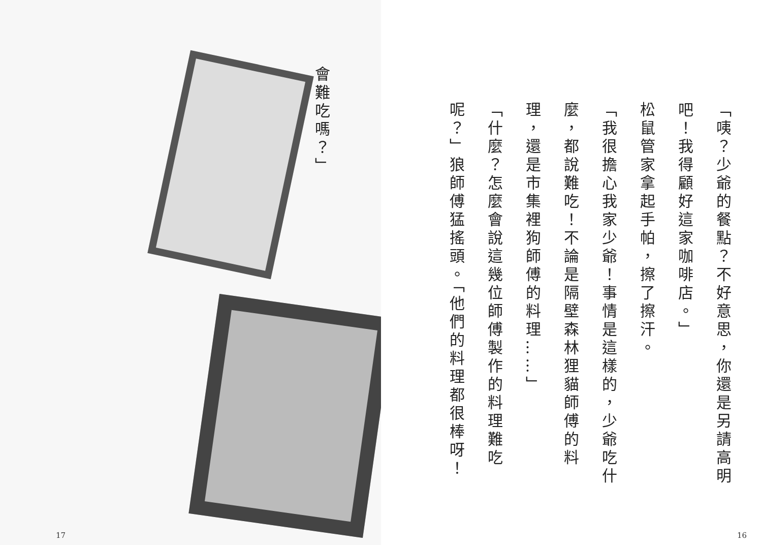會難吃嗎？」
17
「咦？少爺的餐點？不好意思，你還是另請高明吧！我得顧好這家咖啡店。」
松鼠管家拿起手帕，擦了擦汗。
「我很擔心我家少爺！事情是這樣的，少爺吃什麼，都說難吃！不論是隔壁森林狸貓師傅的料理，還是市集裡狗師傅的料理……」
「什麼？怎麼會說這幾位師傅製作的料理難吃呢？」狼師傅猛搖頭。「他們的料理都很棒呀！
16